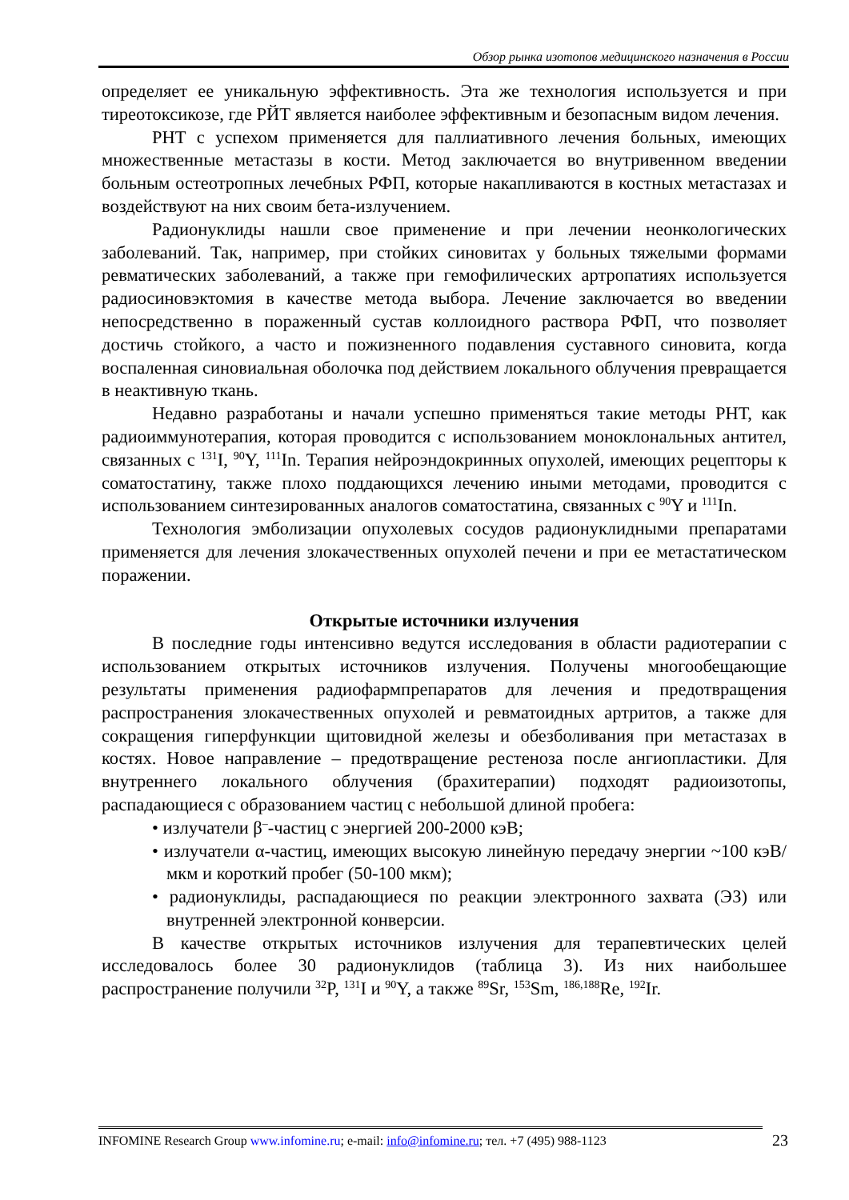Обзор рынка изотопов медицинского назначения в России
определяет ее уникальную эффективность. Эта же технология используется и при тиреотоксикозе, где РЙТ является наиболее эффективным и безопасным видом лечения.
РНТ с успехом применяется для паллиативного лечения больных, имеющих множественные метастазы в кости. Метод заключается во внутривенном введении больным остеотропных лечебных РФП, которые накапливаются в костных метастазах и воздействуют на них своим бета-излучением.
Радионуклиды нашли свое применение и при лечении неонкологических заболеваний. Так, например, при стойких синовитах у больных тяжелыми формами ревматических заболеваний, а также при гемофилических артропатиях используется радиосиновэктомия в качестве метода выбора. Лечение заключается во введении непосредственно в пораженный сустав коллоидного раствора РФП, что позволяет достичь стойкого, а часто и пожизненного подавления суставного синовита, когда воспаленная синовиальная оболочка под действием локального облучения превращается в неактивную ткань.
Недавно разработаны и начали успешно применяться такие методы РНТ, как радиоиммунотерапия, которая проводится с использованием моноклональных антител, связанных с <sup>131</sup>I, <sup>90</sup>Y, <sup>111</sup>In. Терапия нейроэндокринных опухолей, имеющих рецепторы к соматостатину, также плохо поддающихся лечению иными методами, проводится с использованием синтезированных аналогов соматостатина, связанных с <sup>90</sup>Y и <sup>111</sup>In.
Технология эмболизации опухолевых сосудов радионуклидными препаратами применяется для лечения злокачественных опухолей печени и при ее метастатическом поражении.
Открытые источники излучения
В последние годы интенсивно ведутся исследования в области радиотерапии с использованием открытых источников излучения. Получены многообещающие результаты применения радиофармпрепаратов для лечения и предотвращения распространения злокачественных опухолей и ревматоидных артритов, а также для сокращения гиперфункции щитовидной железы и обезболивания при метастазах в костях. Новое направление – предотвращение рестеноза после ангиопластики. Для внутреннего локального облучения (брахитерапии) подходят радиоизотопы, распадающиеся с образованием частиц с небольшой длиной пробега:
• излучатели β<sup>–</sup>-частиц с энергией 200-2000 кэВ;
• излучатели α-частиц, имеющих высокую линейную передачу энергии ~100 кэВ/мкм и короткий пробег (50-100 мкм);
• радионуклиды, распадающиеся по реакции электронного захвата (ЭЗ) или внутренней электронной конверсии.
В качестве открытых источников излучения для терапевтических целей исследовалось более 30 радионуклидов (таблица 3). Из них наибольшее распространение получили <sup>32</sup>P, <sup>131</sup>I и <sup>90</sup>Y, а также <sup>89</sup>Sr, <sup>153</sup>Sm, <sup>186,188</sup>Re, <sup>192</sup>Ir.
INFOMINE Research Group www.infomine.ru; e-mail: info@infomine.ru; тел. +7 (495) 988-1123
23